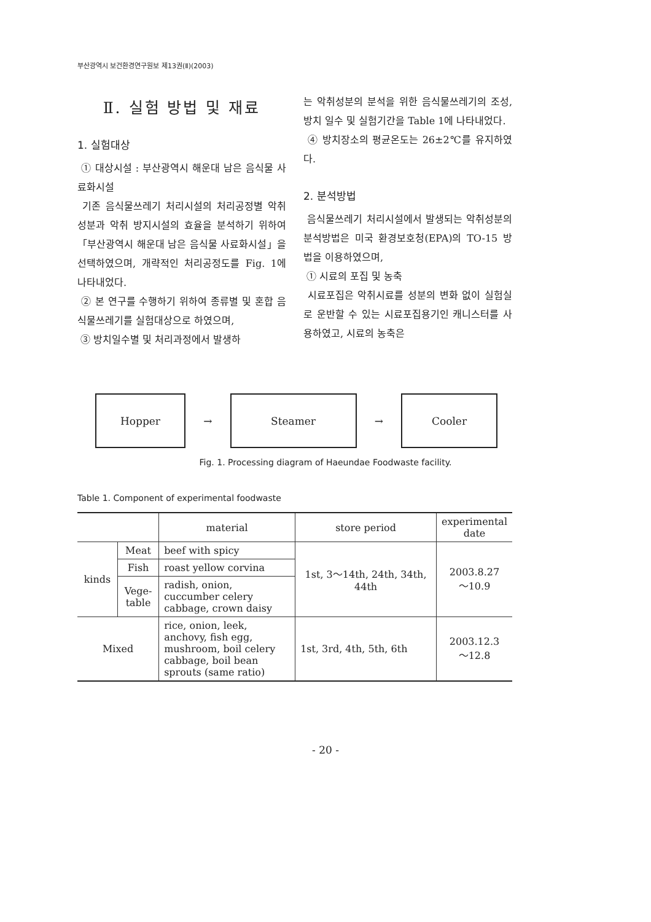부산광역시 보건환경연구원보 제13권(Ⅱ)(2003)
Ⅱ. 실험 방법 및 재료
1. 실험대상
① 대상시설 : 부산광역시 해운대 남은 음식물 사료화시설
기존 음식물쓰레기 처리시설의 처리공정별 악취성분과 악취 방지시설의 효율을 분석하기 위하여 「부산광역시 해운대 남은 음식물 사료화시설」을 선택하였으며, 개략적인 처리공정도를 Fig. 1에 나타내었다.
② 본 연구를 수행하기 위하여 종류별 및 혼합 음식물쓰레기를 실험대상으로 하였으며,
③ 방치일수별 및 처리과정에서 발생하
는 악취성분의 분석을 위한 음식물쓰레기의 조성, 방치 일수 및 실험기간을 Table 1에 나타내었다.
④ 방치장소의 평균온도는 26±2℃를 유지하였다.
2. 분석방법
음식물쓰레기 처리시설에서 발생되는 악취성분의 분석방법은 미국 환경보호청(EPA)의 TO-15 방법을 이용하였으며,
① 시료의 포집 및 농축
시료포집은 악취시료를 성분의 변화 없이 실험실로 운반할 수 있는 시료포집용기인 캐니스터를 사용하였고, 시료의 농축은
Hopper
→
Steamer
→
Cooler
Fig. 1. Processing diagram of Haeundae Foodwaste facility.
Table 1. Component of experimental foodwaste
| | | material | store period | experimental date |
| --- | --- | --- | --- | --- |
| kinds | Meat | beef with spicy | 1st, 3～14th, 24th, 34th, 44th | 2003.8.27 ～10.9 |
| | Fish | roast yellow corvina | | |
| | Vege- table | radish, onion, cuccumber celery cabbage, crown daisy | | |
| Mixed | | rice, onion, leek, anchovy, fish egg, mushroom, boil celery cabbage, boil bean sprouts (same ratio) | 1st, 3rd, 4th, 5th, 6th | 2003.12.3 ～12.8 |
- 20 -